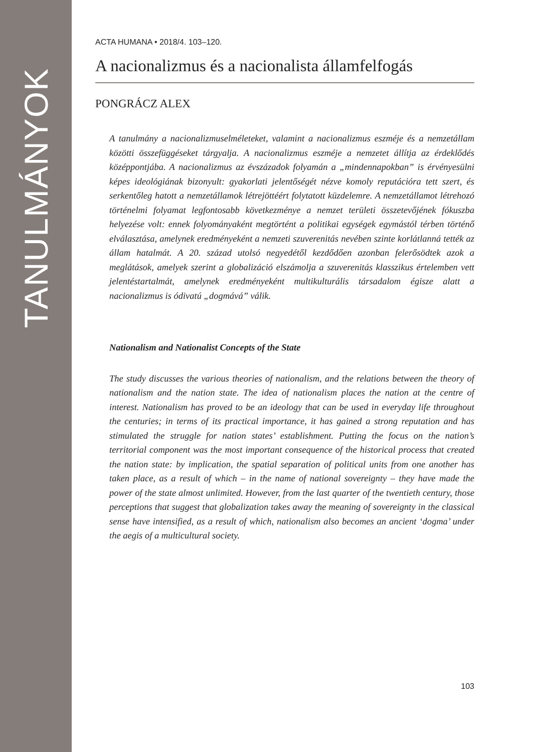TANULMÁNYOK
ACTA HUMANA • 2018/4. 103–120.
A nacionalizmus és a nacionalista államfelfogás
PONGRÁCZ ALEX
A tanulmány a nacionalizmuselméleteket, valamint a nacionalizmus eszméje és a nemzetállam közötti összefüggéseket tárgyalja. A nacionalizmus eszméje a nemzetet állítja az érdeklődés középpontjába. A nacionalizmus az évszázadok folyamán a „mindennapokban” is érvényesülni képes ideológiának bizonyult: gyakorlati jelentőségét nézve komoly reputációra tett szert, és serkentőleg hatott a nemzetállamok létrejöttéért folytatott küzdelemre. A nemzetállamot létrehozó történelmi folyamat legfontosabb következménye a nemzet területi összetevőjének fókuszba helyezése volt: ennek folyományaként megtörtént a politikai egységek egymástól térben történő elválasztása, amelynek eredményeként a nemzeti szuverenitás nevében szinte korlátlanná tették az állam hatalmát. A 20. század utolsó negyedétől kezdődően azonban felerősödtek azok a meglátások, amelyek szerint a globalizáció elszámolja a szuverenitás klasszikus értelemben vett jelentéstartalmát, amelynek eredményeként multikulturális társadalom égisze alatt a nacionalizmus is ódivatú „dogmává” válik.
Nationalism and Nationalist Concepts of the State
The study discusses the various theories of nationalism, and the relations between the theory of nationalism and the nation state. The idea of nationalism places the nation at the centre of interest. Nationalism has proved to be an ideology that can be used in everyday life throughout the centuries; in terms of its practical importance, it has gained a strong reputation and has stimulated the struggle for nation states’ establishment. Putting the focus on the nation’s territorial component was the most important consequence of the historical process that created the nation state: by implication, the spatial separation of political units from one another has taken place, as a result of which – in the name of national sovereignty – they have made the power of the state almost unlimited. However, from the last quarter of the twentieth century, those perceptions that suggest that globalization takes away the meaning of sovereignty in the classical sense have intensified, as a result of which, nationalism also becomes an ancient ‘dogma’ under the aegis of a multicultural society.
103